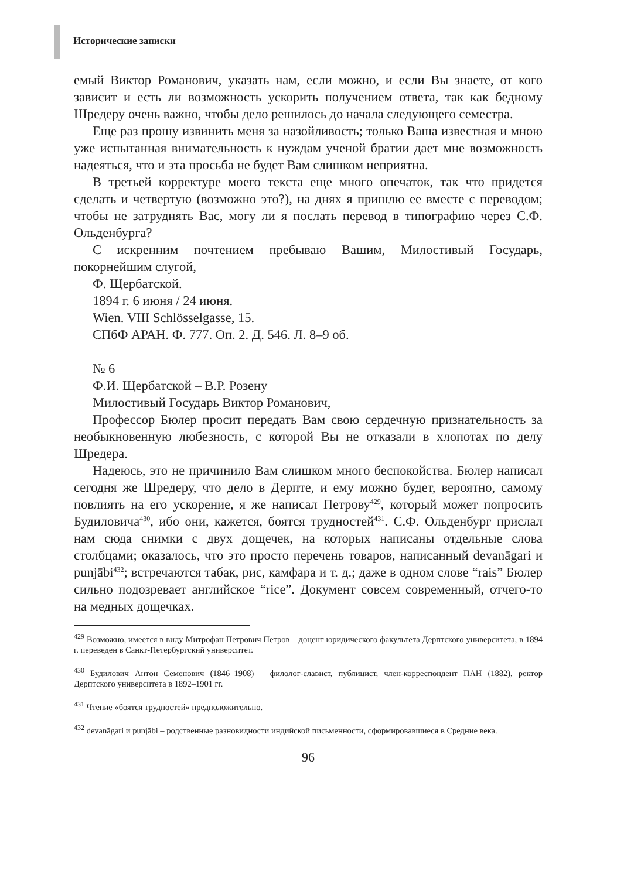Исторические записки
емый Виктор Романович, указать нам, если можно, и если Вы знаете, от кого зависит и есть ли возможность ускорить получением ответа, так как бедному Шредеру очень важно, чтобы дело решилось до начала следующего семестра.
Еще раз прошу извинить меня за назойливость; только Ваша известная и мною уже испытанная внимательность к нуждам ученой братии дает мне возможность надеяться, что и эта просьба не будет Вам слишком неприятна.
В третьей корректуре моего текста еще много опечаток, так что придется сделать и четвертую (возможно это?), на днях я пришлю ее вместе с переводом; чтобы не затруднять Вас, могу ли я послать перевод в типографию через С.Ф. Ольденбурга?
С искренним почтением пребываю Вашим, Милостивый Государь, покорнейшим слугой,
Ф. Щербатской.
1894 г. 6 июня / 24 июня.
Wien. VIII Schlösselgasse, 15.
СПбФ АРАН. Ф. 777. Оп. 2. Д. 546. Л. 8–9 об.
№ 6
Ф.И. Щербатской – В.Р. Розену
Милостивый Государь Виктор Романович,
Профессор Бюлер просит передать Вам свою сердечную признательность за необыкновенную любезность, с которой Вы не отказали в хлопотах по делу Шредера.
Надеюсь, это не причинило Вам слишком много беспокойства. Бюлер написал сегодня же Шредеру, что дело в Дерпте, и ему можно будет, вероятно, самому повлиять на его ускорение, я же написал Петрову<sup>429</sup>, который может попросить Будиловича<sup>430</sup>, ибо они, кажется, боятся трудностей<sup>431</sup>. С.Ф. Ольденбург прислал нам сюда снимки с двух дощечек, на которых написаны отдельные слова столбцами; оказалось, что это просто перечень товаров, написанный devanāgari и punjābi<sup>432</sup>; встречаются табак, рис, камфара и т. д.; даже в одном слове “rais” Бюлер сильно подозревает английское “rice”. Документ совсем современный, отчего-то на медных дощечках.
<sup>429</sup> Возможно, имеется в виду Митрофан Петрович Петров – доцент юридического факультета Дерптского университета, в 1894 г. переведен в Санкт-Петербургский университет.
<sup>430</sup> Будилович Антон Семенович (1846–1908) – филолог-славист, публицист, член-корреспондент ПАН (1882), ректор Дерптского университета в 1892–1901 гг.
<sup>431</sup> Чтение «боятся трудностей» предположительно.
<sup>432</sup> devanāgari и punjābi – родственные разновидности индийской письменности, сформировавшиеся в Средние века.
96